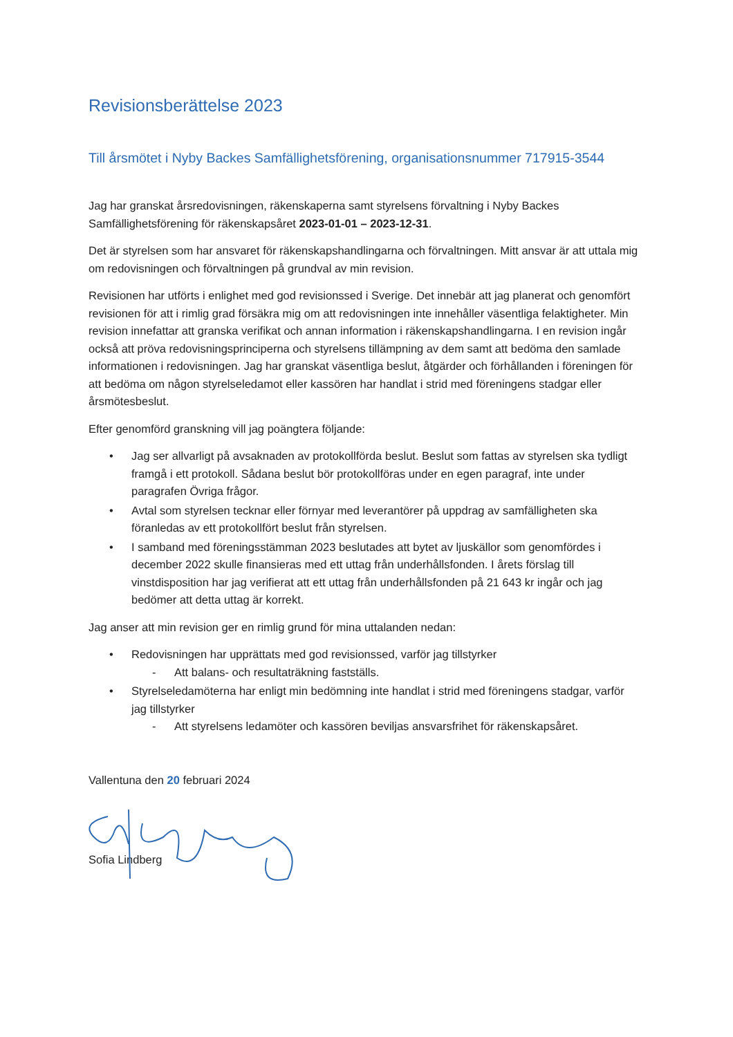Revisionsberättelse 2023
Till årsmötet i Nyby Backes Samfällighetsförening, organisationsnummer 717915-3544
Jag har granskat årsredovisningen, räkenskaperna samt styrelsens förvaltning i Nyby Backes Samfällighetsförening för räkenskapsåret 2023-01-01 – 2023-12-31.
Det är styrelsen som har ansvaret för räkenskapshandlingarna och förvaltningen. Mitt ansvar är att uttala mig om redovisningen och förvaltningen på grundval av min revision.
Revisionen har utförts i enlighet med god revisionssed i Sverige. Det innebär att jag planerat och genomfört revisionen för att i rimlig grad försäkra mig om att redovisningen inte innehåller väsentliga felaktigheter. Min revision innefattar att granska verifikat och annan information i räkenskapshandlingarna. I en revision ingår också att pröva redovisningsprinciperna och styrelsens tillämpning av dem samt att bedöma den samlade informationen i redovisningen. Jag har granskat väsentliga beslut, åtgärder och förhållanden i föreningen för att bedöma om någon styrelseledamot eller kassören har handlat i strid med föreningens stadgar eller årsmötesbeslut.
Efter genomförd granskning vill jag poängtera följande:
• Jag ser allvarligt på avsaknaden av protokollförda beslut. Beslut som fattas av styrelsen ska tydligt framgå i ett protokoll. Sådana beslut bör protokollföras under en egen paragraf, inte under paragrafen Övriga frågor.
• Avtal som styrelsen tecknar eller förnyar med leverantörer på uppdrag av samfälligheten ska föranledas av ett protokollfört beslut från styrelsen.
• I samband med föreningsstämman 2023 beslutades att bytet av ljuskällor som genomfördes i december 2022 skulle finansieras med ett uttag från underhållsfonden. I årets förslag till vinstdisposition har jag verifierat att ett uttag från underhållsfonden på 21 643 kr ingår och jag bedömer att detta uttag är korrekt.
Jag anser att min revision ger en rimlig grund för mina uttalanden nedan:
• Redovisningen har upprättats med god revisionssed, varför jag tillstyrker
- Att balans- och resultaträkning fastställs.
• Styrelseledamöterna har enligt min bedömning inte handlat i strid med föreningens stadgar, varför jag tillstyrker
- Att styrelsens ledamöter och kassören beviljas ansvarsfrihet för räkenskapsåret.
Vallentuna den 20 februari 2024
Sofia Lindberg